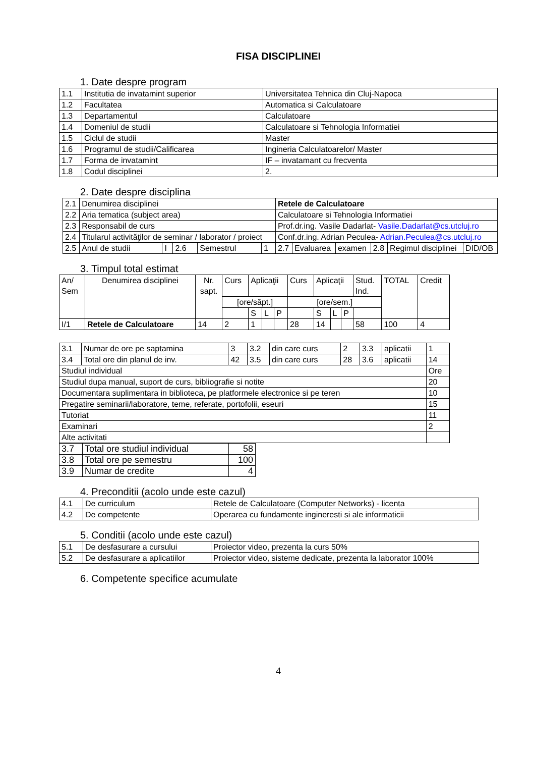FISA DISCIPLINEI
1. Date despre program
| 1.1 | Institutia de invatamint superior | Universitatea Tehnica din Cluj-Napoca |
| 1.2 | Facultatea | Automatica si Calculatoare |
| 1.3 | Departamentul | Calculatoare |
| 1.4 | Domeniul de studii | Calculatoare si Tehnologia Informatiei |
| 1.5 | Ciclul de studii | Master |
| 1.6 | Programul de studii/Calificarea | Ingineria Calculatoarelor/ Master |
| 1.7 | Forma de invatamint | IF – invatamant cu frecventa |
| 1.8 | Codul disciplinei | 2. |
2. Date despre disciplina
| 2.1 | Denumirea disciplinei | | | | | Retele de Calculatoare | | | | | |
| 2.2 | Aria tematica (subject area) | | | | | Calculatoare si Tehnologia Informatiei | | | | | |
| 2.3 | Responsabil de curs | | | | | Prof.dr.ing. Vasile Dadarlat- Vasile.Dadarlat@cs.utcluj.ro | | | | | |
| 2.4 | Titularul activităţilor de seminar / laborator / proiect | | | | | Conf.dr.ing. Adrian Peculea- Adrian.Peculea@cs.utcluj.ro | | | | | |
| 2.5 | Anul de studii | I | 2.6 | Semestrul | 1 | 2.7 | Evaluarea | examen | 2.8 | Regimul disciplinei | DID/OB |
3. Timpul total estimat
| An/ Sem | Denumirea disciplinei | Nr. sapt. | Curs | Aplicaţii | | | Curs | Aplicaţii | | | Stud. Ind. | TOTAL | Credit |
| | | | [ore/săpt.] | | | | [ore/sem.] | | | | | | |
| | | | | S | L | P | | S | L | P | | | |
| I/1 | Retele de Calculatoare | 14 | 2 | 1 | | | 28 | 14 | | | 58 | 100 | 4 |
| 3.1 | Numar de ore pe saptamina | 3 | 3.2 | din care curs | 2 | 3.3 | aplicatii | 1 |
| 3.4 | Total ore din planul de inv. | 42 | 3.5 | din care curs | 28 | 3.6 | aplicatii | 14 |
| Studiul individual | | | | | | | | Ore |
| Studiul dupa manual, suport de curs, bibliografie si notite | | | | | | | | 20 |
| Documentara suplimentara in biblioteca, pe platformele electronice si pe teren | | | | | | | | 10 |
| Pregatire seminarii/laboratore, teme, referate, portofolii, eseuri | | | | | | | | 15 |
| Tutoriat | | | | | | | | 11 |
| Examinari | | | | | | | | 2 |
| Alte activitati | | | | | | | | |
| 3.7 | Total ore studiul individual | 58 |
| 3.8 | Total ore pe semestru | 100 |
| 3.9 | Numar de credite | 4 |
4. Preconditii (acolo unde este cazul)
| 4.1 | De curriculum | Retele de Calculatoare (Computer Networks) - licenta |
| 4.2 | De competente | Operarea cu fundamente ingineresti si ale informaticii |
5. Conditii (acolo unde este cazul)
| 5.1 | De desfasurare a cursului | Proiector video, prezenta la curs 50% |
| 5.2 | De desfasurare a aplicatiilor | Proiector video, sisteme dedicate, prezenta la laborator 100% |
6. Competente specifice acumulate
4